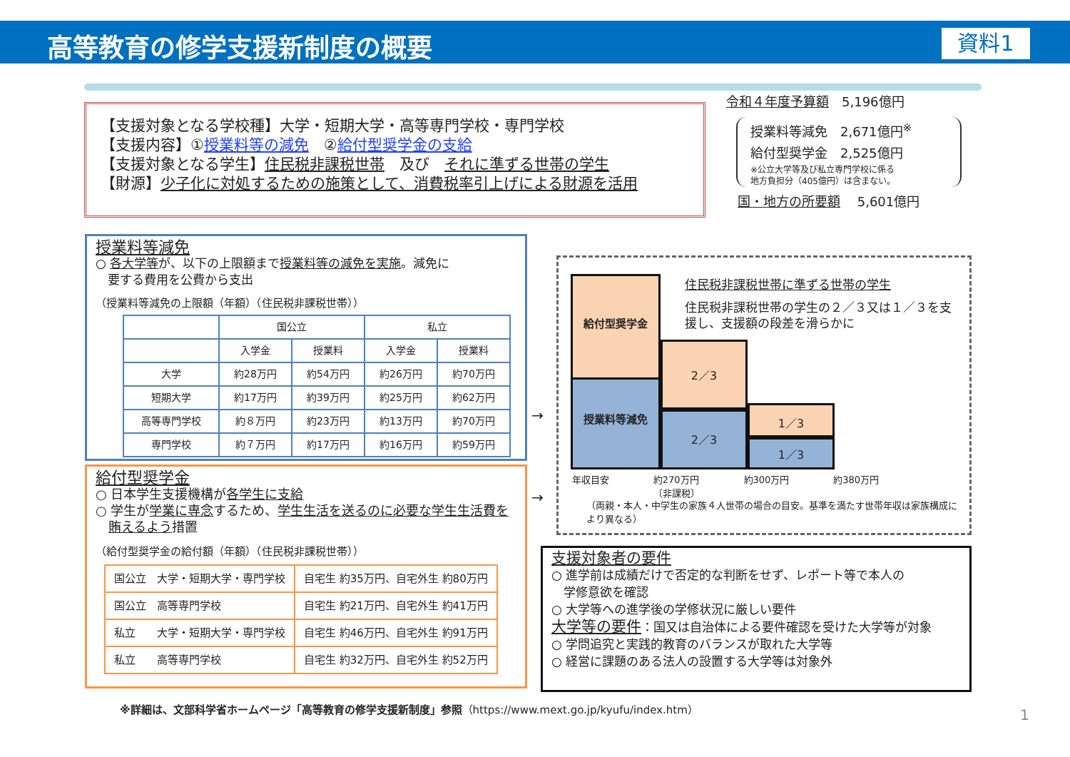高等教育の修学支援新制度の概要 資料1
【支援対象となる学校種】大学・短期大学・高等専門学校・専門学校
【支援内容】①授業料等の減免　②給付型奨学金の支給
【支援対象となる学生】住民税非課税世帯　及び　それに準ずる世帯の学生
【財源】少子化に対処するための施策として、消費税率引上げによる財源を活用
令和４年度予算額　5,196億円
授業料等減免　2,671億円<sup>※</sup>
給付型奨学金　2,525億円
※公立大学等及び私立専門学校に係る
地方負担分（405億円）は含まない。
国・地方の所要額　 5,601億円
授業料等減免
○ 各大学等が、以下の上限額まで授業料等の減免を実施。減免に
　要する費用を公費から支出
（授業料等減免の上限額（年額）（住民税非課税世帯））
| | 国公立 | | 私立 | |
| --- | --- | --- | --- | --- |
| | 入学金 | 授業料 | 入学金 | 授業料 |
| 大学 | 約28万円 | 約54万円 | 約26万円 | 約70万円 |
| 短期大学 | 約17万円 | 約39万円 | 約25万円 | 約62万円 |
| 高等専門学校 | 約８万円 | 約23万円 | 約13万円 | 約70万円 |
| 専門学校 | 約７万円 | 約17万円 | 約16万円 | 約59万円 |
給付型奨学金
○ 日本学生支援機構が各学生に支給
○ 学生が学業に専念するため、学生生活を送るのに必要な学生生活費を
　賄えるよう措置
（給付型奨学金の給付額（年額）（住民税非課税世帯））
| 国公立 大学・短期大学・専門学校 | 自宅生 約35万円、自宅外生 約80万円 |
| 国公立 高等専門学校 | 自宅生 約21万円、自宅外生 約41万円 |
| 私立 大学・短期大学・専門学校 | 自宅生 約46万円、自宅外生 約91万円 |
| 私立 高等専門学校 | 自宅生 約32万円、自宅外生 約52万円 |
→
→
給付型奨学金
授業料等減免
2／3
2／3 1／3
1／3
住民税非課税世帯に準ずる世帯の学生
住民税非課税世帯の学生の２／３又は１／３を支援し、支援額の段差を滑らかに
年収目安 約270万円
〔非課税〕 約300万円 約380万円
（両親・本人・中学生の家族４人世帯の場合の目安。基準を満たす世帯年収は家族構成により異なる）
支援対象者の要件
○ 進学前は成績だけで否定的な判断をせず、レポート等で本人の
　学修意欲を確認
○ 大学等への進学後の学修状況に厳しい要件
大学等の要件：国又は自治体による要件確認を受けた大学等が対象
○ 学問追究と実践的教育のバランスが取れた大学等
○ 経営に課題のある法人の設置する大学等は対象外
※詳細は、文部科学省ホームページ「高等教育の修学支援新制度」参照（https://www.mext.go.jp/kyufu/index.htm）
1